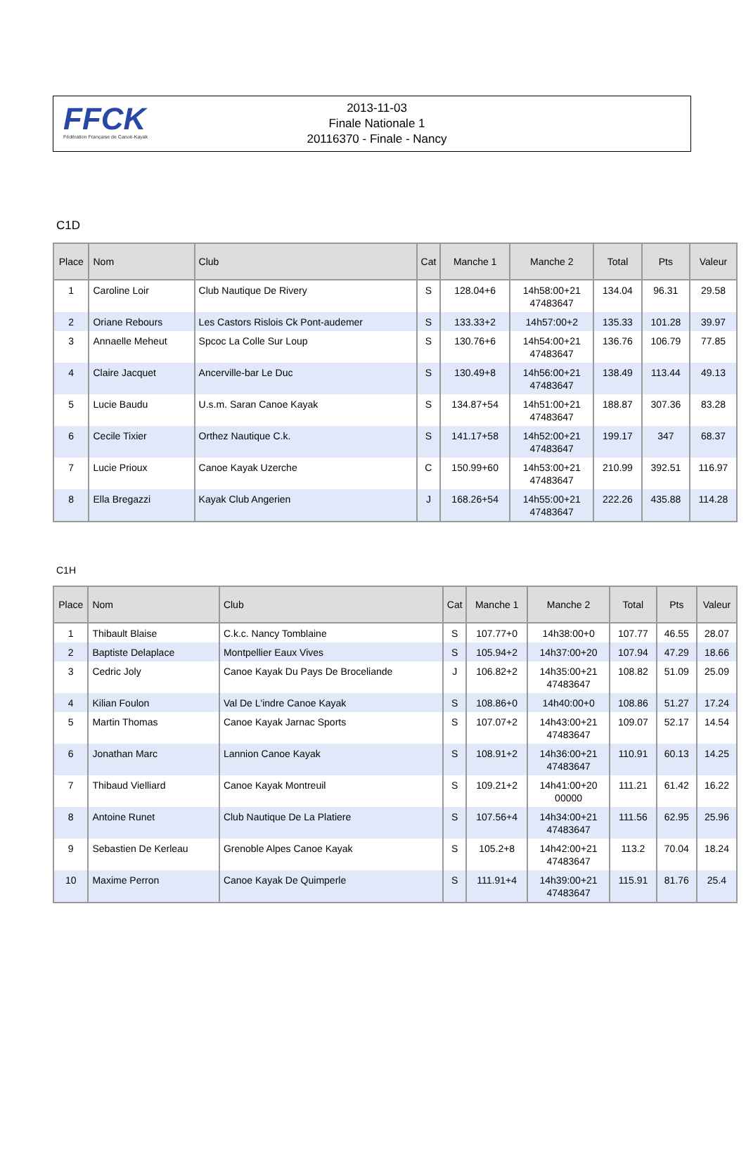FFCK
Fédération Française de Canoë-Kayak
2013-11-03
Finale Nationale 1
20116370 - Finale - Nancy
C1D
| Place | Nom | Club | Cat | Manche 1 | Manche 2 | Total | Pts | Valeur |
| --- | --- | --- | --- | --- | --- | --- | --- | --- |
| 1 | Caroline Loir | Club Nautique De Rivery | S | 128.04+6 | 14h58:00+21 47483647 | 134.04 | 96.31 | 29.58 |
| 2 | Oriane Rebours | Les Castors Rislois Ck Pont-audemer | S | 133.33+2 | 14h57:00+2 | 135.33 | 101.28 | 39.97 |
| 3 | Annaelle Meheut | Spcoc La Colle Sur Loup | S | 130.76+6 | 14h54:00+21 47483647 | 136.76 | 106.79 | 77.85 |
| 4 | Claire Jacquet | Ancerville-bar Le Duc | S | 130.49+8 | 14h56:00+21 47483647 | 138.49 | 113.44 | 49.13 |
| 5 | Lucie Baudu | U.s.m. Saran Canoe Kayak | S | 134.87+54 | 14h51:00+21 47483647 | 188.87 | 307.36 | 83.28 |
| 6 | Cecile Tixier | Orthez Nautique C.k. | S | 141.17+58 | 14h52:00+21 47483647 | 199.17 | 347 | 68.37 |
| 7 | Lucie Prioux | Canoe Kayak Uzerche | C | 150.99+60 | 14h53:00+21 47483647 | 210.99 | 392.51 | 116.97 |
| 8 | Ella Bregazzi | Kayak Club Angerien | J | 168.26+54 | 14h55:00+21 47483647 | 222.26 | 435.88 | 114.28 |
C1H
| Place | Nom | Club | Cat | Manche 1 | Manche 2 | Total | Pts | Valeur |
| --- | --- | --- | --- | --- | --- | --- | --- | --- |
| 1 | Thibault Blaise | C.k.c. Nancy Tomblaine | S | 107.77+0 | 14h38:00+0 | 107.77 | 46.55 | 28.07 |
| 2 | Baptiste Delaplace | Montpellier Eaux Vives | S | 105.94+2 | 14h37:00+20 | 107.94 | 47.29 | 18.66 |
| 3 | Cedric Joly | Canoe Kayak Du Pays De Broceliande | J | 106.82+2 | 14h35:00+21 47483647 | 108.82 | 51.09 | 25.09 |
| 4 | Kilian Foulon | Val De L'indre Canoe Kayak | S | 108.86+0 | 14h40:00+0 | 108.86 | 51.27 | 17.24 |
| 5 | Martin Thomas | Canoe Kayak Jarnac Sports | S | 107.07+2 | 14h43:00+21 47483647 | 109.07 | 52.17 | 14.54 |
| 6 | Jonathan Marc | Lannion Canoe Kayak | S | 108.91+2 | 14h36:00+21 47483647 | 110.91 | 60.13 | 14.25 |
| 7 | Thibaud Vielliard | Canoe Kayak Montreuil | S | 109.21+2 | 14h41:00+20 00000 | 111.21 | 61.42 | 16.22 |
| 8 | Antoine Runet | Club Nautique De La Platiere | S | 107.56+4 | 14h34:00+21 47483647 | 111.56 | 62.95 | 25.96 |
| 9 | Sebastien De Kerleau | Grenoble Alpes Canoe Kayak | S | 105.2+8 | 14h42:00+21 47483647 | 113.2 | 70.04 | 18.24 |
| 10 | Maxime Perron | Canoe Kayak De Quimperle | S | 111.91+4 | 14h39:00+21 47483647 | 115.91 | 81.76 | 25.4 |